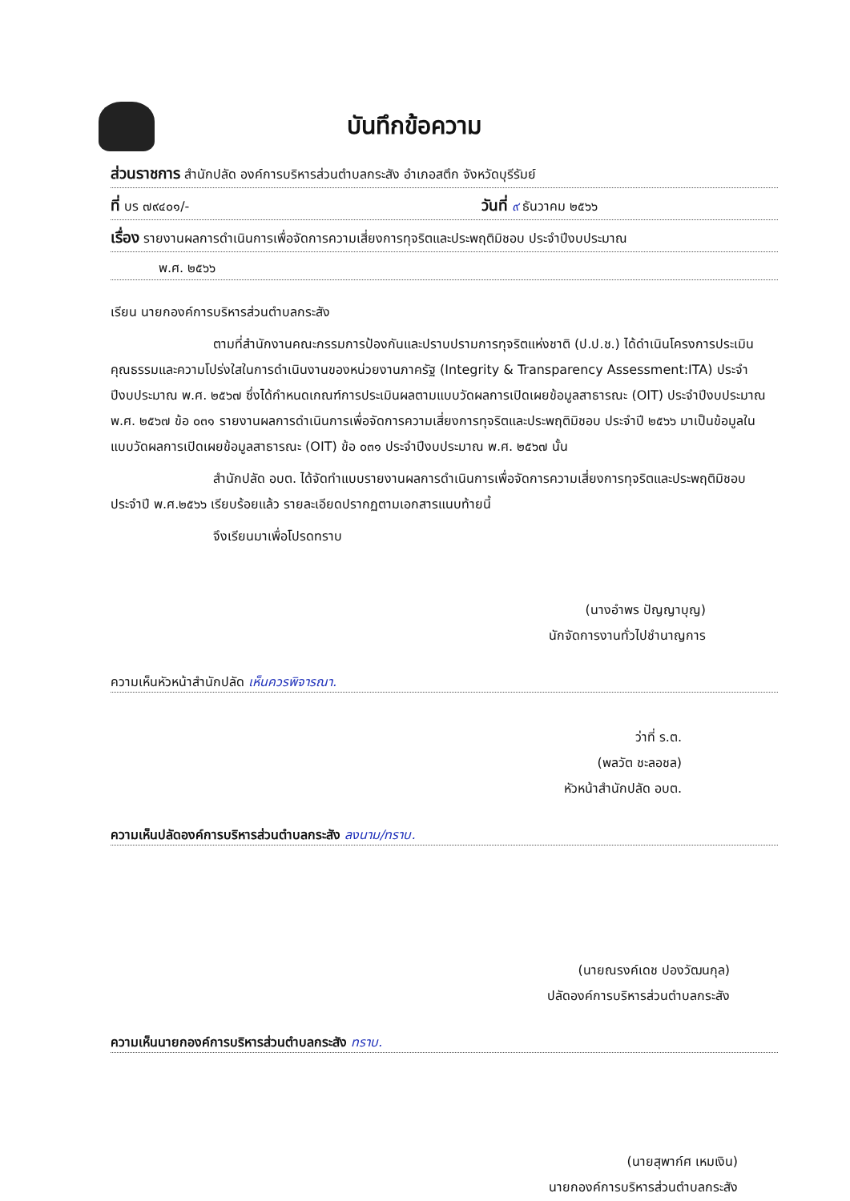บันทึกข้อความ
ส่วนราชการ สำนักปลัด องค์การบริหารส่วนตำบลกระสัง อำเภอสตึก จังหวัดบุรีรัมย์
ที่ บร ๗๙๔๐๑/- วันที่ ๙ ธันวาคม ๒๕๖๖
เรื่อง รายงานผลการดำเนินการเพื่อจัดการความเสี่ยงการทุจริตและประพฤติมิชอบ ประจำปีงบประมาณ
พ.ศ. ๒๕๖๖
เรียน นายกองค์การบริหารส่วนตำบลกระสัง
ตามที่สำนักงานคณะกรรมการป้องกันและปราบปรามการทุจริตแห่งชาติ (ป.ป.ช.) ได้ดำเนินโครงการประเมินคุณธรรมและความโปร่งใสในการดำเนินงานของหน่วยงานภาครัฐ (Integrity & Transparency Assessment:ITA) ประจำปีงบประมาณ พ.ศ. ๒๕๖๗ ซึ่งได้กำหนดเกณฑ์การประเมินผลตามแบบวัดผลการเปิดเผยข้อมูลสาธารณะ (OIT) ประจำปีงบประมาณ พ.ศ. ๒๕๖๗ ข้อ ๐๓๑ รายงานผลการดำเนินการเพื่อจัดการความเสี่ยงการทุจริตและประพฤติมิชอบ ประจำปี ๒๕๖๖ มาเป็นข้อมูลในแบบวัดผลการเปิดเผยข้อมูลสาธารณะ (OIT) ข้อ ๐๓๑ ประจำปีงบประมาณ พ.ศ. ๒๕๖๗ นั้น
สำนักปลัด อบต. ได้จัดทำแบบรายงานผลการดำเนินการเพื่อจัดการความเสี่ยงการทุจริตและประพฤติมิชอบ ประจำปี พ.ศ.๒๕๖๖ เรียบร้อยแล้ว รายละเอียดปรากฏตามเอกสารแนบท้ายนี้
จึงเรียนมาเพื่อโปรดทราบ
(นางอำพร ปัญญาบุญ)
นักจัดการงานทั่วไปชำนาญการ
ความเห็นหัวหน้าสำนักปลัด เห็นควรพิจารณา.
ว่าที่ ร.ต.
(พลวัต ชะลอชล)
หัวหน้าสำนักปลัด อบต.
ความเห็นปลัดองค์การบริหารส่วนตำบลกระสัง ลงนาม/ทราบ.
(นายณรงค์เดช ปองวัฒนกุล)
ปลัดองค์การบริหารส่วนตำบลกระสัง
ความเห็นนายกองค์การบริหารส่วนตำบลกระสัง ทราบ.
(นายสุพาก์ศ เหมเงิน)
นายกองค์การบริหารส่วนตำบลกระสัง